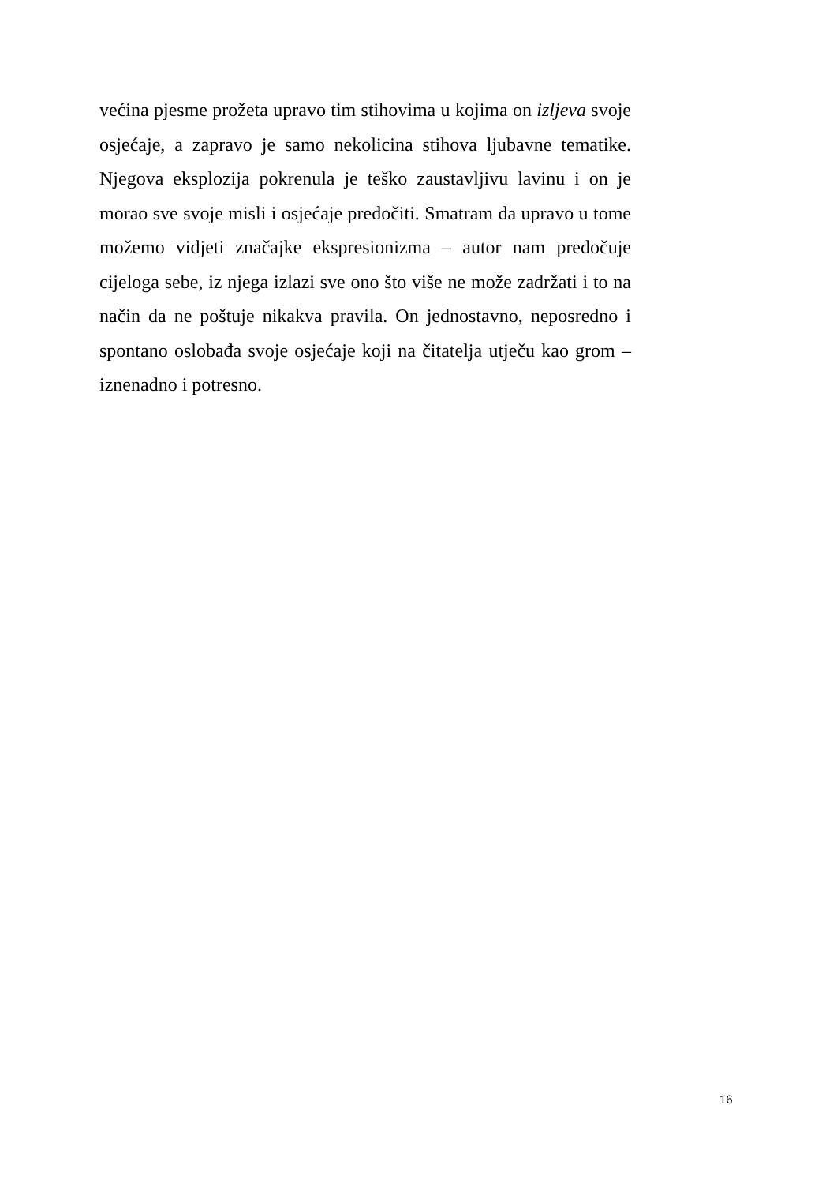većina pjesme prožeta upravo tim stihovima u kojima on izljeva svoje osjećaje, a zapravo je samo nekolicina stihova ljubavne tematike. Njegova eksplozija pokrenula je teško zaustavljivu lavinu i on je morao sve svoje misli i osjećaje predočiti. Smatram da upravo u tome možemo vidjeti značajke ekspresionizma – autor nam predočuje cijeloga sebe, iz njega izlazi sve ono što više ne može zadržati i to na način da ne poštuje nikakva pravila. On jednostavno, neposredno i spontano oslobađa svoje osjećaje koji na čitatelja utječu kao grom – iznenadno i potresno.
16